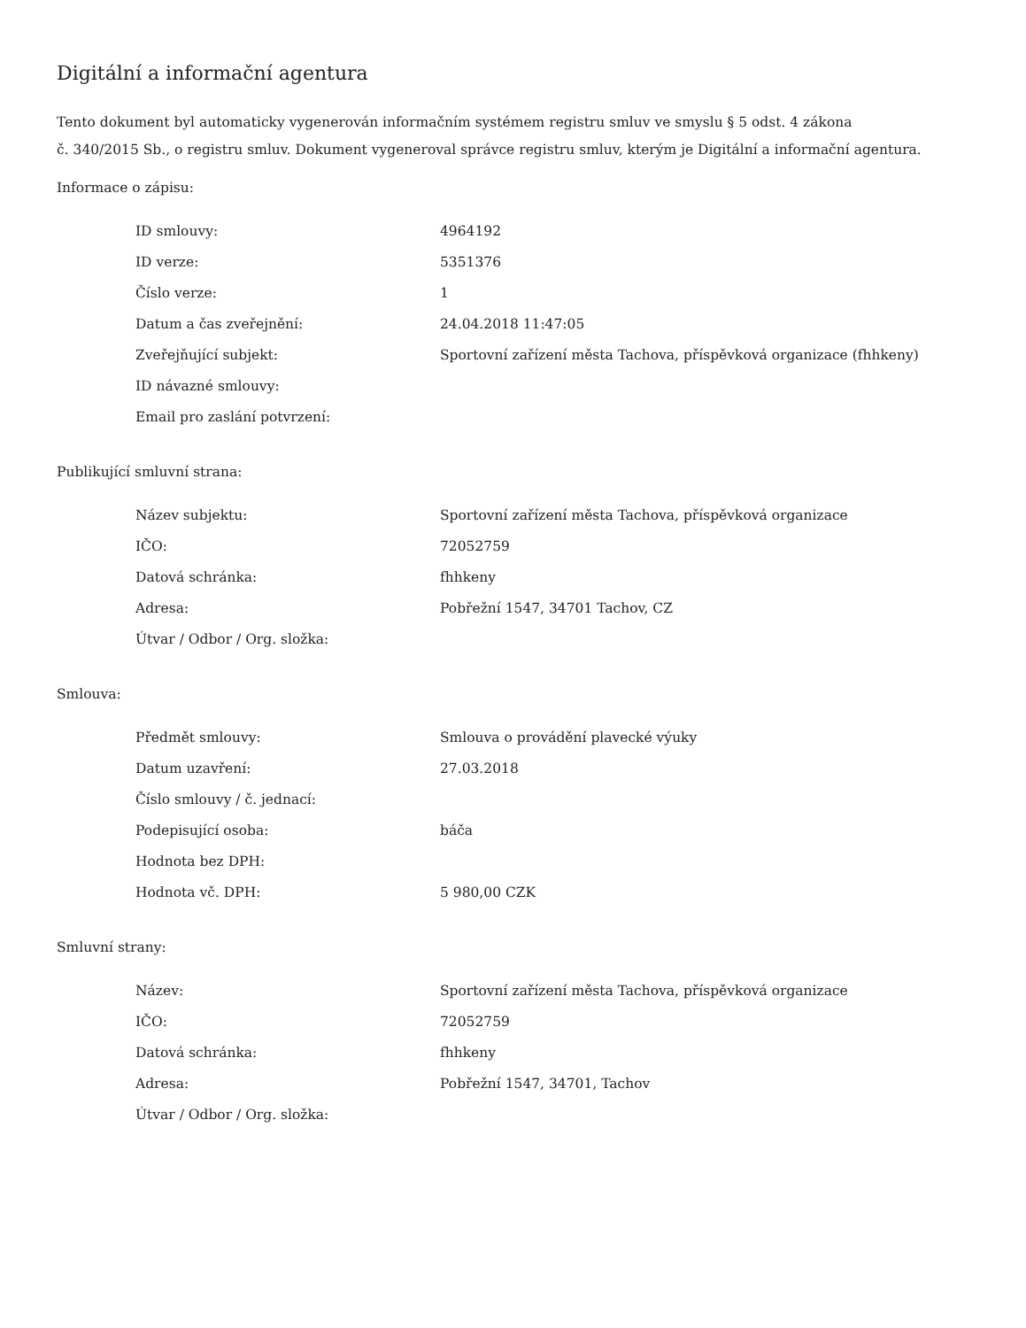Digitální a informační agentura
Tento dokument byl automaticky vygenerován informačním systémem registru smluv ve smyslu § 5 odst. 4 zákona
č. 340/2015 Sb., o registru smluv. Dokument vygeneroval správce registru smluv, kterým je Digitální a informační agentura.
Informace o zápisu:
| ID smlouvy: | 4964192 |
| ID verze: | 5351376 |
| Číslo verze: | 1 |
| Datum a čas zveřejnění: | 24.04.2018 11:47:05 |
| Zveřejňující subjekt: | Sportovní zařízení města Tachova, příspěvková organizace (fhhkeny) |
| ID návazné smlouvy: | |
| Email pro zaslání potvrzení: | |
Publikující smluvní strana:
| Název subjektu: | Sportovní zařízení města Tachova, příspěvková organizace |
| IČO: | 72052759 |
| Datová schránka: | fhhkeny |
| Adresa: | Pobřežní 1547, 34701 Tachov, CZ |
| Útvar / Odbor / Org. složka: | |
Smlouva:
| Předmět smlouvy: | Smlouva o provádění plavecké výuky |
| Datum uzavření: | 27.03.2018 |
| Číslo smlouvy / č. jednací: | |
| Podepisující osoba: | báča |
| Hodnota bez DPH: | |
| Hodnota vč. DPH: | 5 980,00 CZK |
Smluvní strany:
| Název: | Sportovní zařízení města Tachova, příspěvková organizace |
| IČO: | 72052759 |
| Datová schránka: | fhhkeny |
| Adresa: | Pobřežní 1547, 34701, Tachov |
| Útvar / Odbor / Org. složka: | |